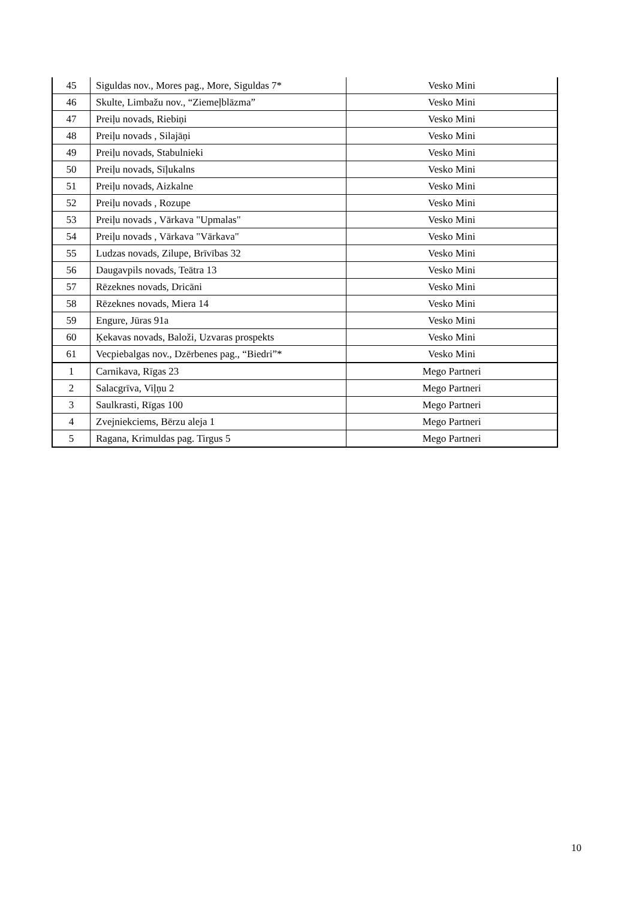| 45 | Siguldas nov., Mores pag., More, Siguldas 7* | Vesko Mini |
| 46 | Skulte, Limbažu nov., “Ziemeļblāzma” | Vesko Mini |
| 47 | Preiļu novads, Riebiņi | Vesko Mini |
| 48 | Preiļu novads , Silajāņi | Vesko Mini |
| 49 | Preiļu novads, Stabulnieki | Vesko Mini |
| 50 | Preiļu novads, Sīļukalns | Vesko Mini |
| 51 | Preiļu novads, Aizkalne | Vesko Mini |
| 52 | Preiļu novads , Rozupe | Vesko Mini |
| 53 | Preiļu novads , Vārkava "Upmalas" | Vesko Mini |
| 54 | Preiļu novads , Vārkava "Vārkava" | Vesko Mini |
| 55 | Ludzas novads, Zilupe, Brīvības 32 | Vesko Mini |
| 56 | Daugavpils novads, Teātra 13 | Vesko Mini |
| 57 | Rēzeknes novads, Dricāni | Vesko Mini |
| 58 | Rēzeknes novads, Miera 14 | Vesko Mini |
| 59 | Engure, Jūras 91a | Vesko Mini |
| 60 | Ķekavas novads, Baloži, Uzvaras prospekts | Vesko Mini |
| 61 | Vecpiebalgas nov., Dzērbenes pag., “Biedri”* | Vesko Mini |
| 1 | Carnikava, Rīgas 23 | Mego Partneri |
| 2 | Salacgrīva, Viļņu 2 | Mego Partneri |
| 3 | Saulkrasti, Rīgas 100 | Mego Partneri |
| 4 | Zvejniekciems, Bērzu aleja 1 | Mego Partneri |
| 5 | Ragana, Krimuldas pag. Tirgus 5 | Mego Partneri |
10